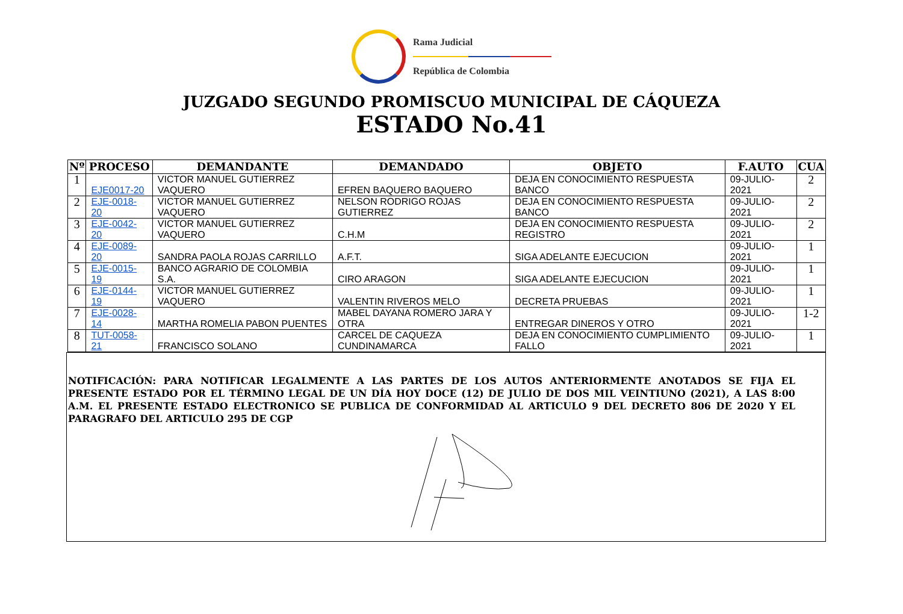Rama Judicial
República de Colombia
JUZGADO SEGUNDO PROMISCUO MUNICIPAL DE CÁQUEZA
ESTADO No.41
| Nº | PROCESO | DEMANDANTE | DEMANDADO | OBJETO | F.AUTO | CUA |
| --- | --- | --- | --- | --- | --- | --- |
| 1 | EJE0017-20 | VICTOR MANUEL GUTIERREZ VAQUERO | EFREN BAQUERO BAQUERO | DEJA EN CONOCIMIENTO RESPUESTA BANCO | 09-JULIO-2021 | 2 |
| 2 | EJE-0018-20 | VICTOR MANUEL GUTIERREZ VAQUERO | NELSON RODRIGO ROJAS GUTIERREZ | DEJA EN CONOCIMIENTO RESPUESTA BANCO | 09-JULIO-2021 | 2 |
| 3 | EJE-0042-20 | VICTOR MANUEL GUTIERREZ VAQUERO | C.H.M | DEJA EN CONOCIMIENTO RESPUESTA REGISTRO | 09-JULIO-2021 | 2 |
| 4 | EJE-0089-20 | SANDRA PAOLA ROJAS CARRILLO | A.F.T. | SIGA ADELANTE EJECUCION | 09-JULIO-2021 | 1 |
| 5 | EJE-0015-19 | BANCO AGRARIO DE COLOMBIA S.A. | CIRO ARAGON | SIGA ADELANTE EJECUCION | 09-JULIO-2021 | 1 |
| 6 | EJE-0144-19 | VICTOR MANUEL GUTIERREZ VAQUERO | VALENTIN RIVEROS MELO | DECRETA PRUEBAS | 09-JULIO-2021 | 1 |
| 7 | EJE-0028-14 | MARTHA ROMELIA PABON PUENTES | MABEL DAYANA ROMERO JARA Y OTRA | ENTREGAR DINEROS Y OTRO | 09-JULIO-2021 | 1-2 |
| 8 | TUT-0058-21 | FRANCISCO SOLANO | CARCEL DE CAQUEZA CUNDINAMARCA | DEJA EN CONOCIMIENTO CUMPLIMIENTO FALLO | 09-JULIO-2021 | 1 |
NOTIFICACIÓN: PARA NOTIFICAR LEGALMENTE A LAS PARTES DE LOS AUTOS ANTERIORMENTE ANOTADOS SE FIJA EL PRESENTE ESTADO POR EL TÉRMINO LEGAL DE UN DÍA HOY DOCE (12) DE JULIO DE DOS MIL VEINTIUNO (2021), A LAS 8:00 A.M. EL PRESENTE ESTADO ELECTRONICO SE PUBLICA DE CONFORMIDAD AL ARTICULO 9 DEL DECRETO 806 DE 2020 Y EL PARAGRAFO DEL ARTICULO 295 DE CGP